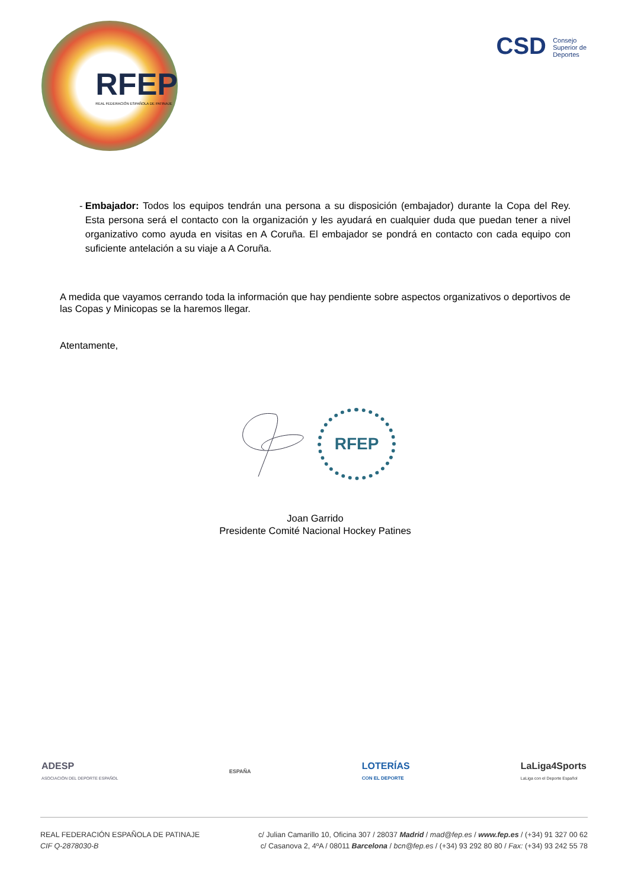RFEP
REAL FEDERACIÓN ESPAÑOLA DE PATINAJE
CSD Consejo
Superior de
Deportes
- Embajador: Todos los equipos tendrán una persona a su disposición (embajador) durante la Copa del Rey. Esta persona será el contacto con la organización y les ayudará en cualquier duda que puedan tener a nivel organizativo como ayuda en visitas en A Coruña. El embajador se pondrá en contacto con cada equipo con suficiente antelación a su viaje a A Coruña.
A medida que vayamos cerrando toda la información que hay pendiente sobre aspectos organizativos o deportivos de las Copas y Minicopas se la haremos llegar.
Atentamente,
RFEP
Joan Garrido
Presidente Comité Nacional Hockey Patines
ADESP
ASOCIACIÓN DEL DEPORTE ESPAÑOL
ESPAÑA
LOTERÍAS
CON EL DEPORTE
LaLiga4Sports
LaLiga con el Deporte Español
REAL FEDERACIÓN ESPAÑOLA DE PATINAJE
CIF Q-2878030-B
c/ Julian Camarillo 10, Oficina 307 / 28037 Madrid / mad@fep.es / www.fep.es / (+34) 91 327 00 62
c/ Casanova 2, 4ºA / 08011 Barcelona / bcn@fep.es / (+34) 93 292 80 80 / Fax: (+34) 93 242 55 78